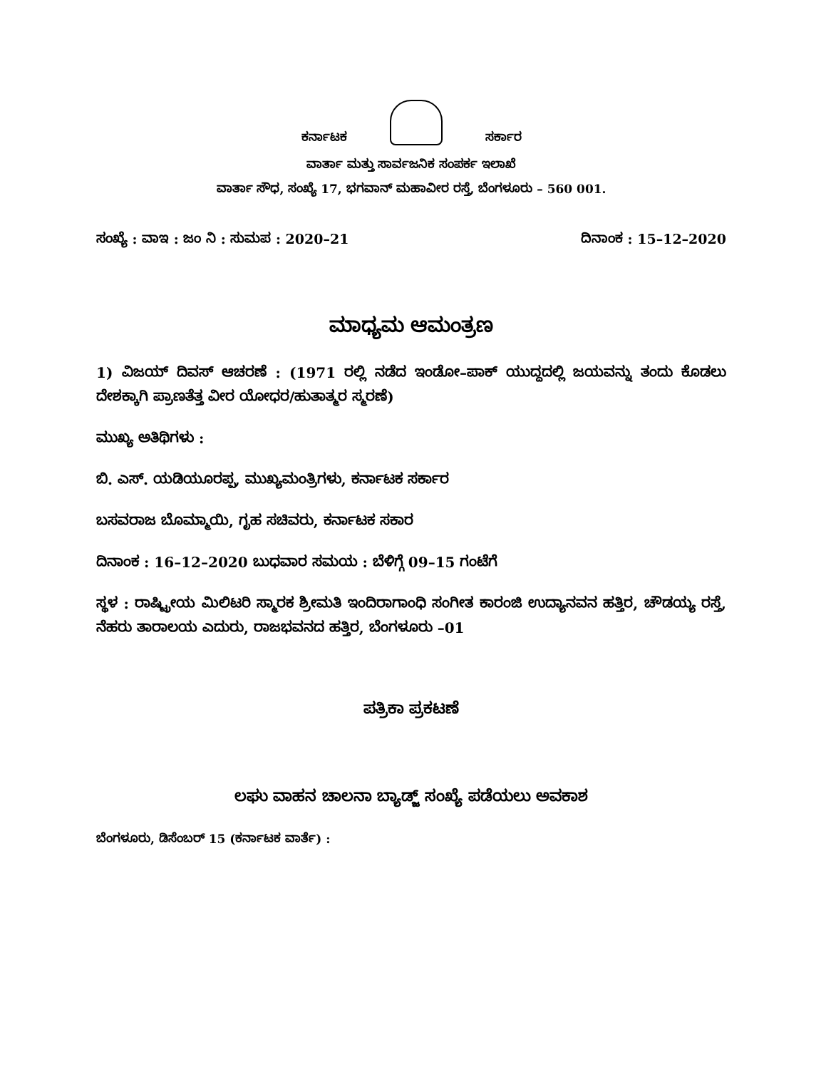ಕರ್ನಾಟಕ
ಸರ್ಕಾರ
ವಾರ್ತಾ ಮತ್ತು ಸಾರ್ವಜನಿಕ ಸಂಪರ್ಕ ಇಲಾಖೆ
ವಾರ್ತಾ ಸೌಧ, ಸಂಖ್ಯೆ 17, ಭಗವಾನ್ ಮಹಾವೀರ ರಸ್ತೆ, ಬೆಂಗಳೂರು – 560 001.
ಸಂಖ್ಯೆ : ವಾಇ : ಜಂ ನಿ : ಸುಮಪ : 2020–21 ದಿನಾಂಕ : 15–12–2020
ಮಾಧ್ಯಮ ಆಮಂತ್ರಣ
1) ವಿಜಯ್ ದಿವಸ್ ಆಚರಣೆ : (1971 ರಲ್ಲಿ ನಡೆದ ಇಂಡೋ–ಪಾಕ್ ಯುದ್ದದಲ್ಲಿ ಜಯವನ್ನು ತಂದು ಕೊಡಲು ದೇಶಕ್ಕಾಗಿ ಪ್ರಾಣತೆತ್ತ ವೀರ ಯೋಧರ/ಹುತಾತ್ಮರ ಸ್ಮರಣೆ)
ಮುಖ್ಯ ಅತಿಥಿಗಳು :
ಬಿ. ಎಸ್. ಯಡಿಯೂರಪ್ಪ, ಮುಖ್ಯಮಂತ್ರಿಗಳು, ಕರ್ನಾಟಕ ಸರ್ಕಾರ
ಬಸವರಾಜ ಬೊಮ್ಮಾಯಿ, ಗೃಹ ಸಚಿವರು, ಕರ್ನಾಟಕ ಸಕಾರ
ದಿನಾಂಕ : 16–12–2020 ಬುಧವಾರ ಸಮಯ : ಬೆಳಿಗ್ಗೆ 09–15 ಗಂಟೆಗೆ
ಸ್ಥಳ : ರಾಷ್ಟ್ರೀಯ ಮಿಲಿಟರಿ ಸ್ಮಾರಕ ಶ್ರೀಮತಿ ಇಂದಿರಾಗಾಂಧಿ ಸಂಗೀತ ಕಾರಂಜಿ ಉದ್ಯಾನವನ ಹತ್ತಿರ, ಚೌಡಯ್ಯ ರಸ್ತೆ, ನೆಹರು ತಾರಾಲಯ ಎದುರು, ರಾಜಭವನದ ಹತ್ತಿರ, ಬೆಂಗಳೂರು –01
ಪತ್ರಿಕಾ ಪ್ರಕಟಣೆ
ಲಘು ವಾಹನ ಚಾಲನಾ ಬ್ಯಾಡ್ಜ್ ಸಂಖ್ಯೆ ಪಡೆಯಲು ಅವಕಾಶ
ಬೆಂಗಳೂರು, ಡಿಸೆಂಬರ್ 15 (ಕರ್ನಾಟಕ ವಾರ್ತೆ) :